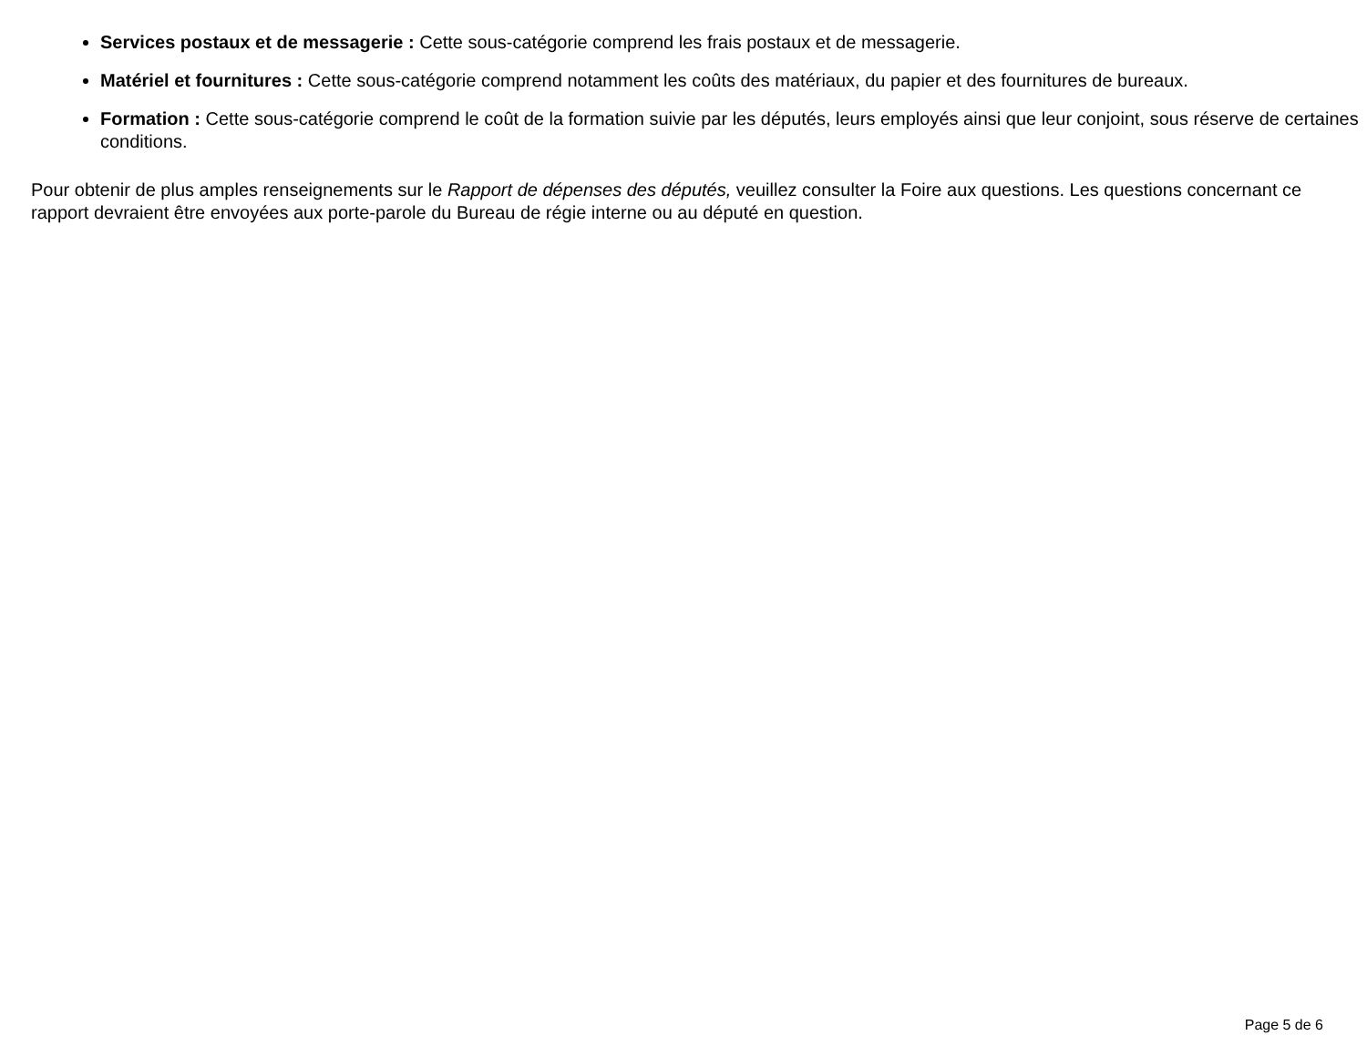Services postaux et de messagerie : Cette sous-catégorie comprend les frais postaux et de messagerie.
Matériel et fournitures : Cette sous-catégorie comprend notamment les coûts des matériaux, du papier et des fournitures de bureaux.
Formation : Cette sous-catégorie comprend le coût de la formation suivie par les députés, leurs employés ainsi que leur conjoint, sous réserve de certaines conditions.
Pour obtenir de plus amples renseignements sur le Rapport de dépenses des députés, veuillez consulter la Foire aux questions. Les questions concernant ce rapport devraient être envoyées aux porte-parole du Bureau de régie interne ou au député en question.
Page 5 de 6